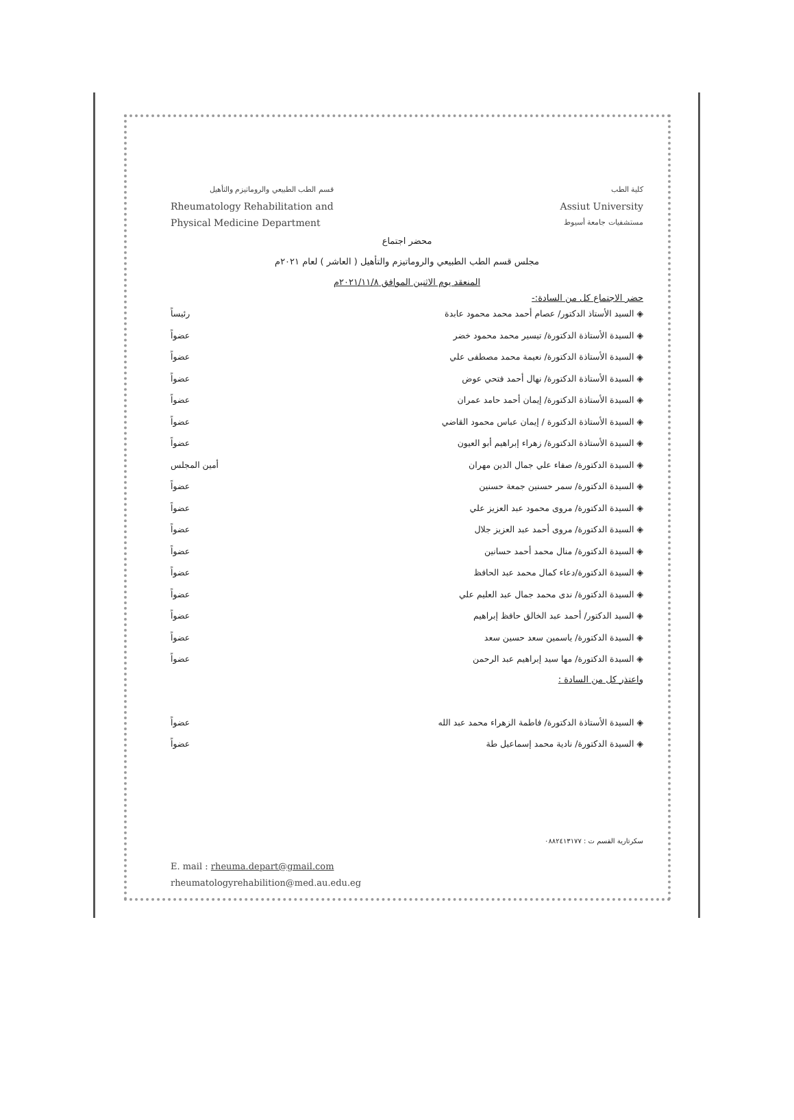قسم الطب الطبيعي والروماتيزم والتأهيل
Rheumatology Rehabilitation and
Physical Medicine Department
كلية الطب
Assiut University
مستشفيات جامعة أسيوط
محضر اجتماع
مجلس قسم الطب الطبيعي والروماتيزم والتأهيل ( العاشر ) لعام ٢٠٢١م
المنعقد يوم الاثنين الموافق ٢٠٢١/١١/٨م
حضر الاجتماع كل من السادة:-
◈ السيد الأستاذ الدكتور/ عصام أحمد محمد محمود عابدة رئيساً
◈ السيدة الأستاذة الدكتورة/ تيسير محمد محمود خضر عضواً
◈ السيدة الأستاذة الدكتورة/ نعيمة محمد مصطفى علي عضواً
◈ السيدة الأستاذة الدكتورة/ نهال أحمد فتحي عوض عضواً
◈ السيدة الأستاذة الدكتورة/ إيمان أحمد حامد عمران عضواً
◈ السيدة الأستاذة الدكتورة / إيمان عباس محمود القاضي عضواً
◈ السيدة الأستاذة الدكتورة/ زهراء إبراهيم أبو العيون عضواً
◈ السيدة الدكتورة/ صفاء علي جمال الدين مهران أمين المجلس
◈ السيدة الدكتورة/ سمر حسنين جمعة حسنين عضواً
◈ السيدة الدكتورة/ مروى محمود عبد العزيز علي عضواً
◈ السيدة الدكتورة/ مروى أحمد عبد العزيز جلال عضواً
◈ السيدة الدكتورة/ منال محمد أحمد حسانين عضواً
◈ السيدة الدكتورة/دعاء كمال محمد عبد الحافظ عضواً
◈ السيدة الدكتورة/ ندى محمد جمال عبد العليم علي عضواً
◈ السيد الدكتور/ أحمد عبد الخالق حافظ إبراهيم عضواً
◈ السيدة الدكتورة/ ياسمين سعد حسين سعد عضواً
◈ السيدة الدكتورة/ مها سيد إبراهيم عبد الرحمن عضواً
واعتذر كل من السادة :
◈ السيدة الأستاذة الدكتورة/ فاطمة الزهراء محمد عبد الله عضواً
◈ السيدة الدكتورة/ نادية محمد إسماعيل طة عضواً
سكرتارية القسم ت : ٠٨٨٢٤١٣١٧٧
E. mail : rheuma.depart@gmail.com
rheumatologyrehabilition@med.au.edu.eg